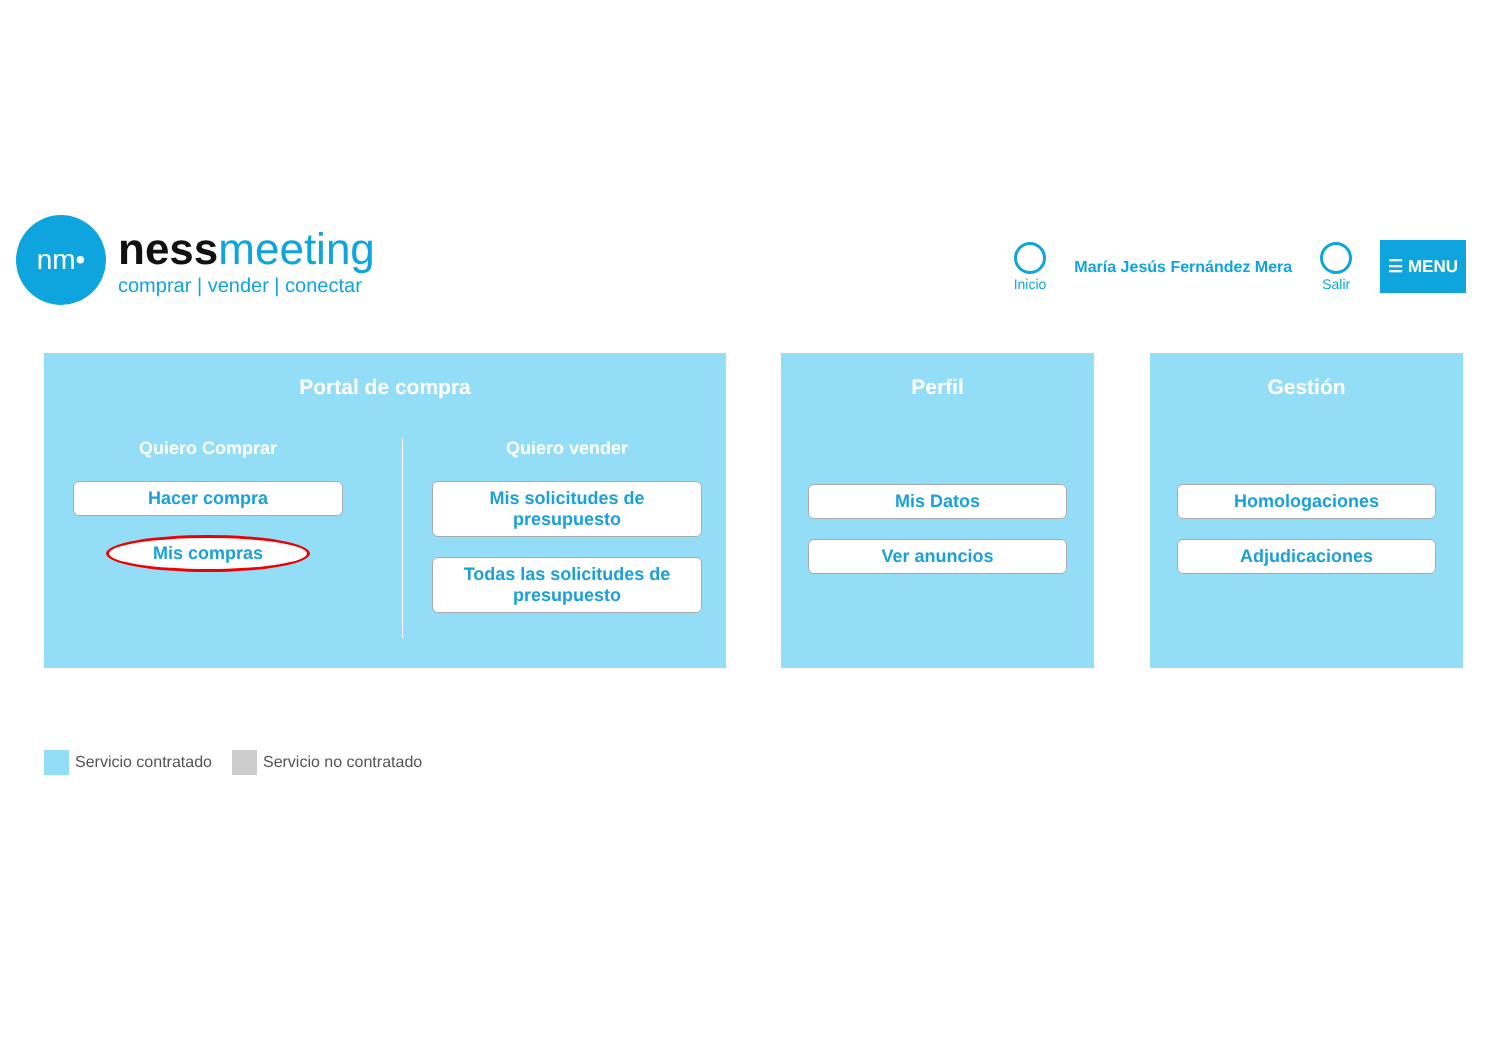nm•
ness meeting
comprar | vender | conectar
Inicio María Jesús Fernández Mera Salir
☰ MENU
Portal de compra
Quiero Comprar
Hacer compra
Mis compras
Quiero vender
Mis solicitudes de presupuesto
Todas las solicitudes de presupuesto
Perfil
Mis Datos
Ver anuncios
Gestión
Homologaciones
Adjudicaciones
Servicio contratado Servicio no contratado